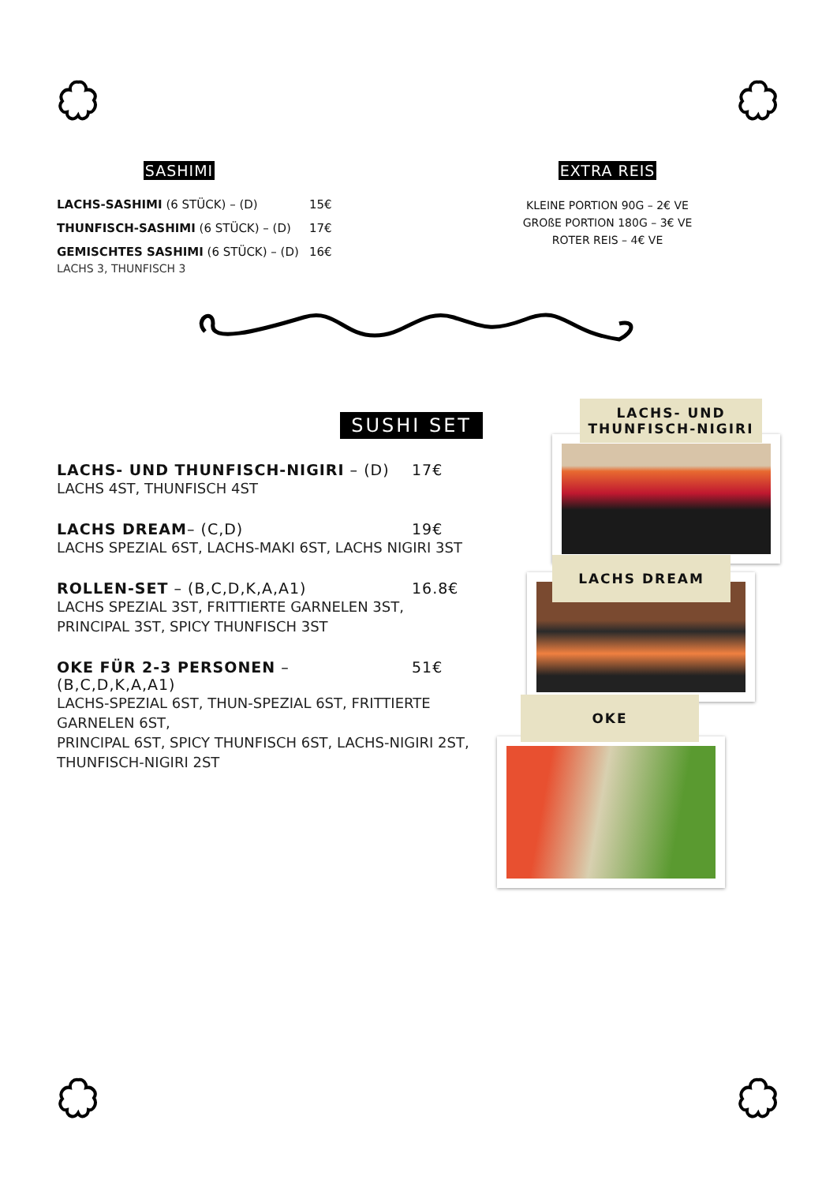SASHIMI
LACHS-SASHIMI (6 STÜCK) – (D) 15€
THUNFISCH-SASHIMI (6 STÜCK) – (D) 17€
GEMISCHTES SASHIMI (6 STÜCK) – (D) 16€
LACHS 3, THUNFISCH 3
EXTRA REIS
KLEINE PORTION 90G – 2€ VE
GROßE PORTION 180G – 3€ VE
ROTER REIS – 4€ VE
SUSHI SET
LACHS- UND THUNFISCH-NIGIRI – (D) 17€
LACHS 4ST, THUNFISCH 4ST
LACHS DREAM– (C,D) 19€
LACHS SPEZIAL 6ST, LACHS-MAKI 6ST, LACHS NIGIRI 3ST
ROLLEN-SET – (B,C,D,K,A,A1) 16.8€
LACHS SPEZIAL 3ST, FRITTIERTE GARNELEN 3ST,
PRINCIPAL 3ST, SPICY THUNFISCH 3ST
OKE FÜR 2-3 PERSONEN – (B,C,D,K,A,A1) 51€
LACHS-SPEZIAL 6ST, THUN-SPEZIAL 6ST, FRITTIERTE GARNELEN 6ST,
PRINCIPAL 6ST, SPICY THUNFISCH 6ST, LACHS-NIGIRI 2ST,
THUNFISCH-NIGIRI 2ST
LACHS- UND
THUNFISCH-NIGIRI
LACHS DREAM
OKE